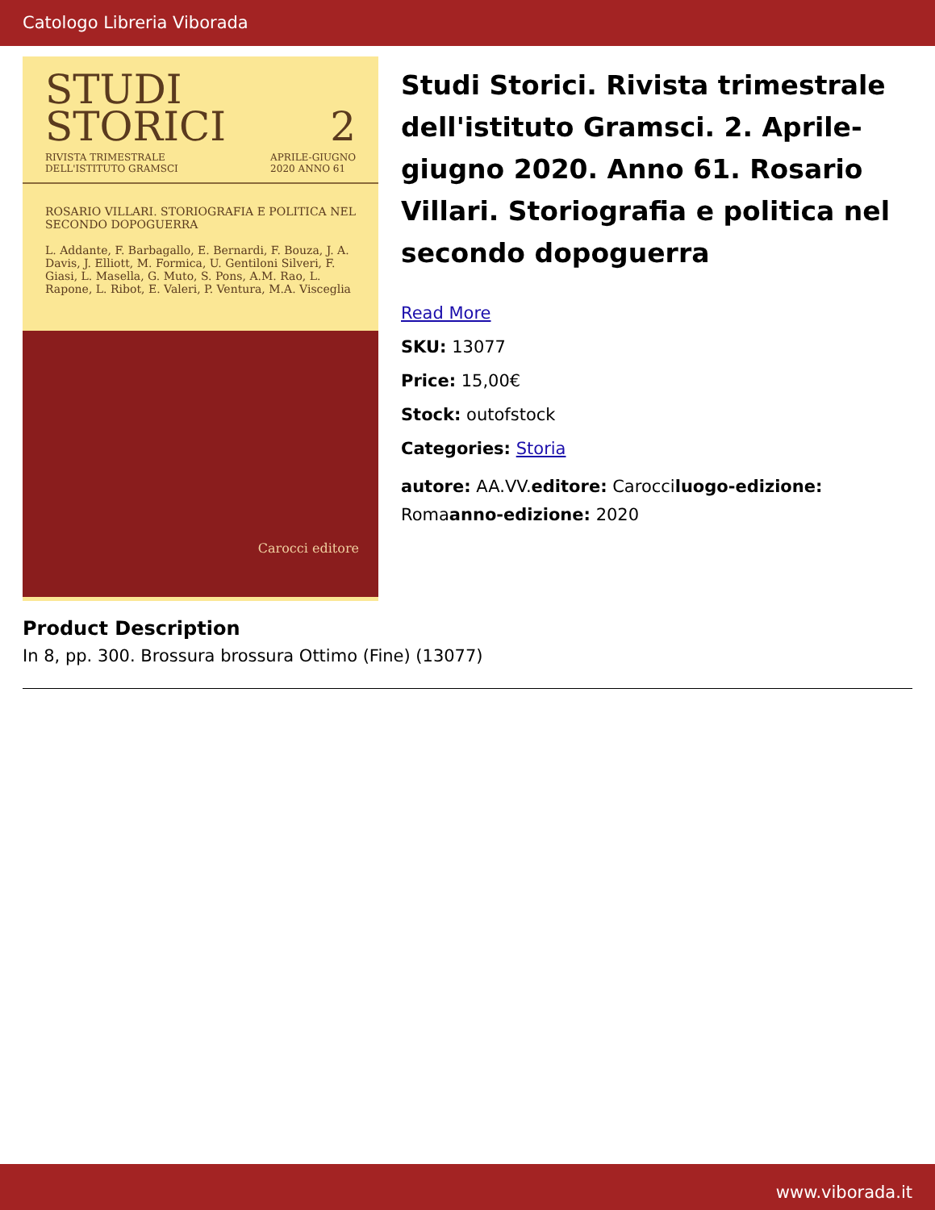Catologo Libreria Viborada
STUDI
STORICI 2
RIVISTA TRIMESTRALE
DELL'ISTITUTO GRAMSCI APRILE-GIUGNO
2020 ANNO 61
ROSARIO VILLARI. STORIOGRAFIA E POLITICA NEL SECONDO DOPOGUERRA
L. Addante, F. Barbagallo, E. Bernardi, F. Bouza, J. A. Davis, J. Elliott, M. Formica, U. Gentiloni Silveri, F. Giasi, L. Masella, G. Muto, S. Pons, A.M. Rao, L. Rapone, L. Ribot, E. Valeri, P. Ventura, M.A. Visceglia
Carocci editore
Studi Storici. Rivista trimestrale dell'istituto Gramsci. 2. Aprile-giugno 2020. Anno 61. Rosario Villari. Storiografia e politica nel secondo dopoguerra
Read More
SKU: 13077
Price: 15,00€
Stock: outofstock
Categories: Storia
autore: AA.VV.editore: Carocciluogo-edizione: Romaanno-edizione: 2020
Product Description
In 8, pp. 300. Brossura brossura Ottimo (Fine) (13077)
www.viborada.it